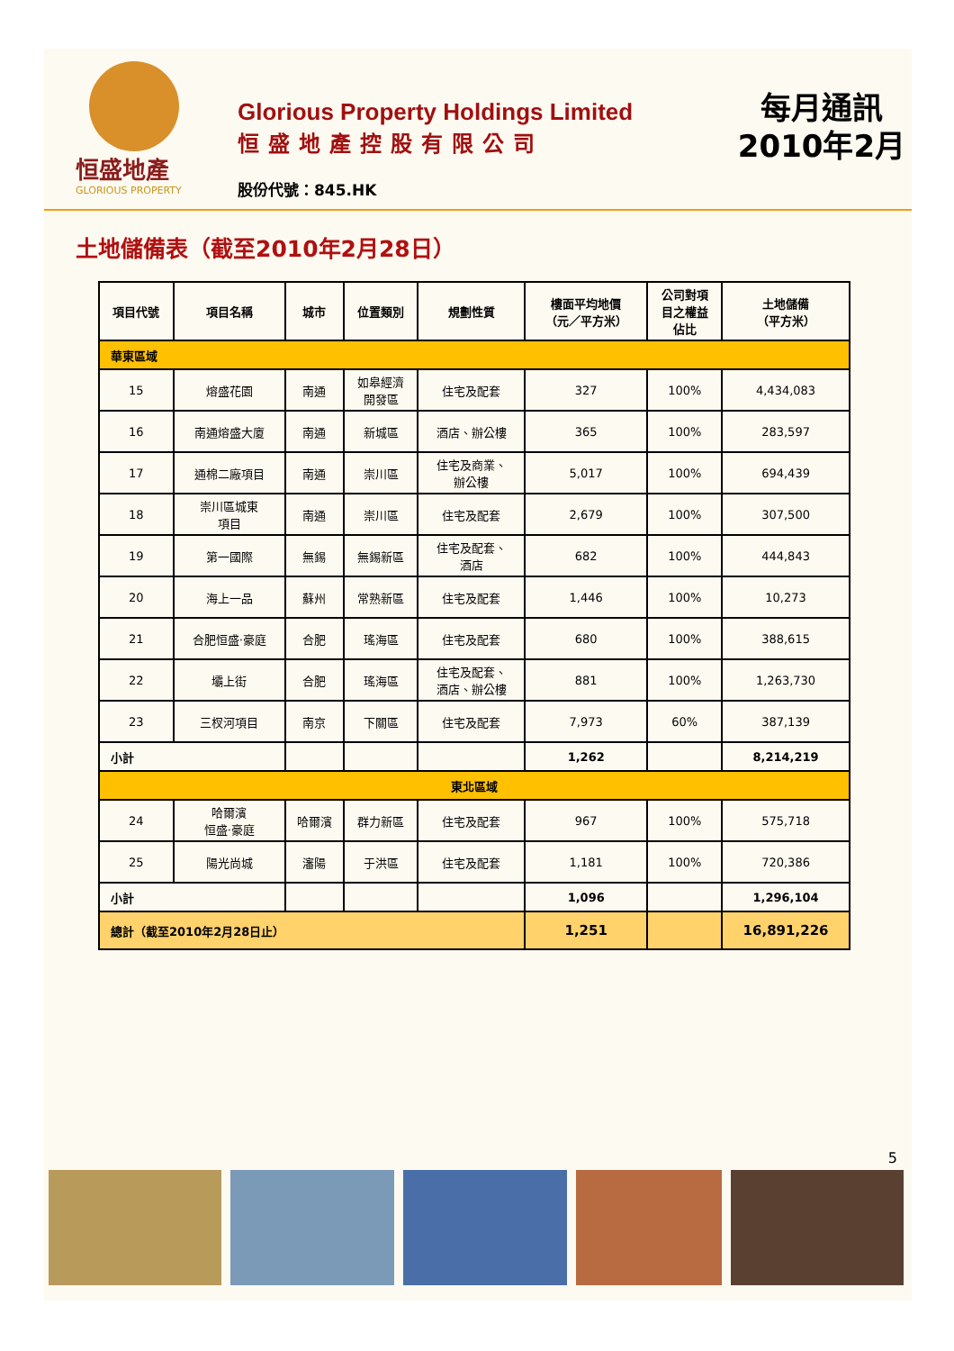恒盛地產
GLORIOUS PROPERTY
Glorious Property Holdings Limited
恒盛地產控股有限公司
股份代號：845.HK
每月通訊
2010年2月
土地儲備表（截至2010年2月28日）
| 項目代號 | 項目名稱 | 城市 | 位置類別 | 規劃性質 | 樓面平均地價 （元／平方米） | 公司對項 目之權益 佔比 | 土地儲備 （平方米） |
| --- | --- | --- | --- | --- | --- | --- | --- |
| 華東區域 | | | | | | | |
| 15 | 熔盛花園 | 南通 | 如皋經濟 開發區 | 住宅及配套 | 327 | 100% | 4,434,083 |
| 16 | 南通熔盛大廈 | 南通 | 新城區 | 酒店、辦公樓 | 365 | 100% | 283,597 |
| 17 | 通棉二廠項目 | 南通 | 崇川區 | 住宅及商業、 辦公樓 | 5,017 | 100% | 694,439 |
| 18 | 崇川區城東 項目 | 南通 | 崇川區 | 住宅及配套 | 2,679 | 100% | 307,500 |
| 19 | 第一國際 | 無錫 | 無錫新區 | 住宅及配套、 酒店 | 682 | 100% | 444,843 |
| 20 | 海上一品 | 蘇州 | 常熟新區 | 住宅及配套 | 1,446 | 100% | 10,273 |
| 21 | 合肥恒盛·豪庭 | 合肥 | 瑤海區 | 住宅及配套 | 680 | 100% | 388,615 |
| 22 | 壩上街 | 合肥 | 瑤海區 | 住宅及配套、 酒店、辦公樓 | 881 | 100% | 1,263,730 |
| 23 | 三杈河項目 | 南京 | 下關區 | 住宅及配套 | 7,973 | 60% | 387,139 |
| 小計 | | | | | 1,262 | | 8,214,219 |
| 東北區域 | | | | | | | |
| 24 | 哈爾濱 恒盛·豪庭 | 哈爾濱 | 群力新區 | 住宅及配套 | 967 | 100% | 575,718 |
| 25 | 陽光尚城 | 瀋陽 | 于洪區 | 住宅及配套 | 1,181 | 100% | 720,386 |
| 小計 | | | | | 1,096 | | 1,296,104 |
| 總計（截至2010年2月28日止） | | | | | 1,251 | | 16,891,226 |
5